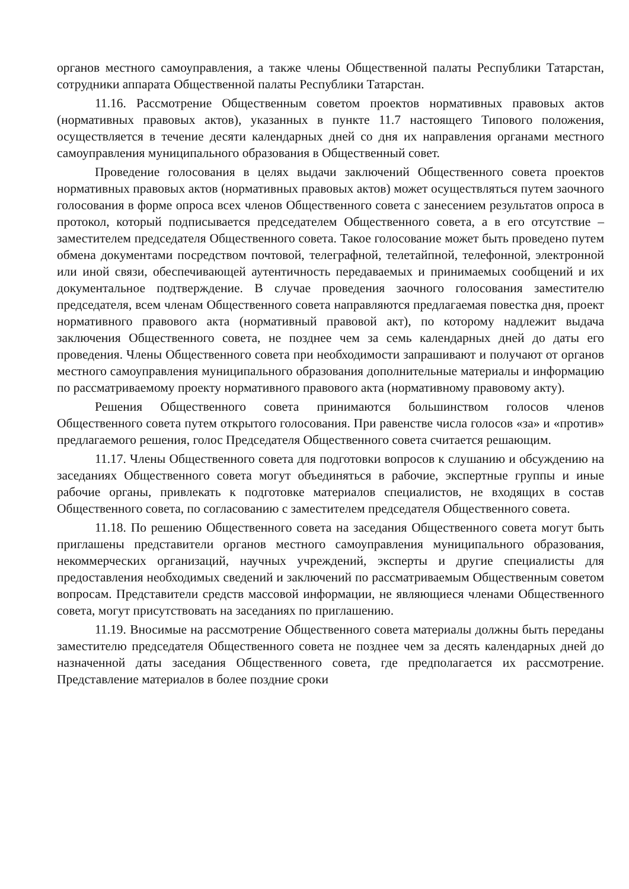органов местного самоуправления, а также члены Общественной палаты Республики Татарстан, сотрудники аппарата Общественной палаты Республики Татарстан.
11.16. Рассмотрение Общественным советом проектов нормативных правовых актов (нормативных правовых актов), указанных в пункте 11.7 настоящего Типового положения, осуществляется в течение десяти календарных дней со дня их направления органами местного самоуправления муниципального образования в Общественный совет.
Проведение голосования в целях выдачи заключений Общественного совета проектов нормативных правовых актов (нормативных правовых актов) может осуществляться путем заочного голосования в форме опроса всех членов Общественного совета с занесением результатов опроса в протокол, который подписывается председателем Общественного совета, а в его отсутствие – заместителем председателя Общественного совета. Такое голосование может быть проведено путем обмена документами посредством почтовой, телеграфной, телетайпной, телефонной, электронной или иной связи, обеспечивающей аутентичность передаваемых и принимаемых сообщений и их документальное подтверждение. В случае проведения заочного голосования заместителю председателя, всем членам Общественного совета направляются предлагаемая повестка дня, проект нормативного правового акта (нормативный правовой акт), по которому надлежит выдача заключения Общественного совета, не позднее чем за семь календарных дней до даты его проведения. Члены Общественного совета при необходимости запрашивают и получают от органов местного самоуправления муниципального образования дополнительные материалы и информацию по рассматриваемому проекту нормативного правового акта (нормативному правовому акту).
Решения Общественного совета принимаются большинством голосов членов Общественного совета путем открытого голосования. При равенстве числа голосов «за» и «против» предлагаемого решения, голос Председателя Общественного совета считается решающим.
11.17. Члены Общественного совета для подготовки вопросов к слушанию и обсуждению на заседаниях Общественного совета могут объединяться в рабочие, экспертные группы и иные рабочие органы, привлекать к подготовке материалов специалистов, не входящих в состав Общественного совета, по согласованию с заместителем председателя Общественного совета.
11.18. По решению Общественного совета на заседания Общественного совета могут быть приглашены представители органов местного самоуправления муниципального образования, некоммерческих организаций, научных учреждений, эксперты и другие специалисты для предоставления необходимых сведений и заключений по рассматриваемым Общественным советом вопросам. Представители средств массовой информации, не являющиеся членами Общественного совета, могут присутствовать на заседаниях по приглашению.
11.19. Вносимые на рассмотрение Общественного совета материалы должны быть переданы заместителю председателя Общественного совета не позднее чем за десять календарных дней до назначенной даты заседания Общественного совета, где предполагается их рассмотрение. Представление материалов в более поздние сроки